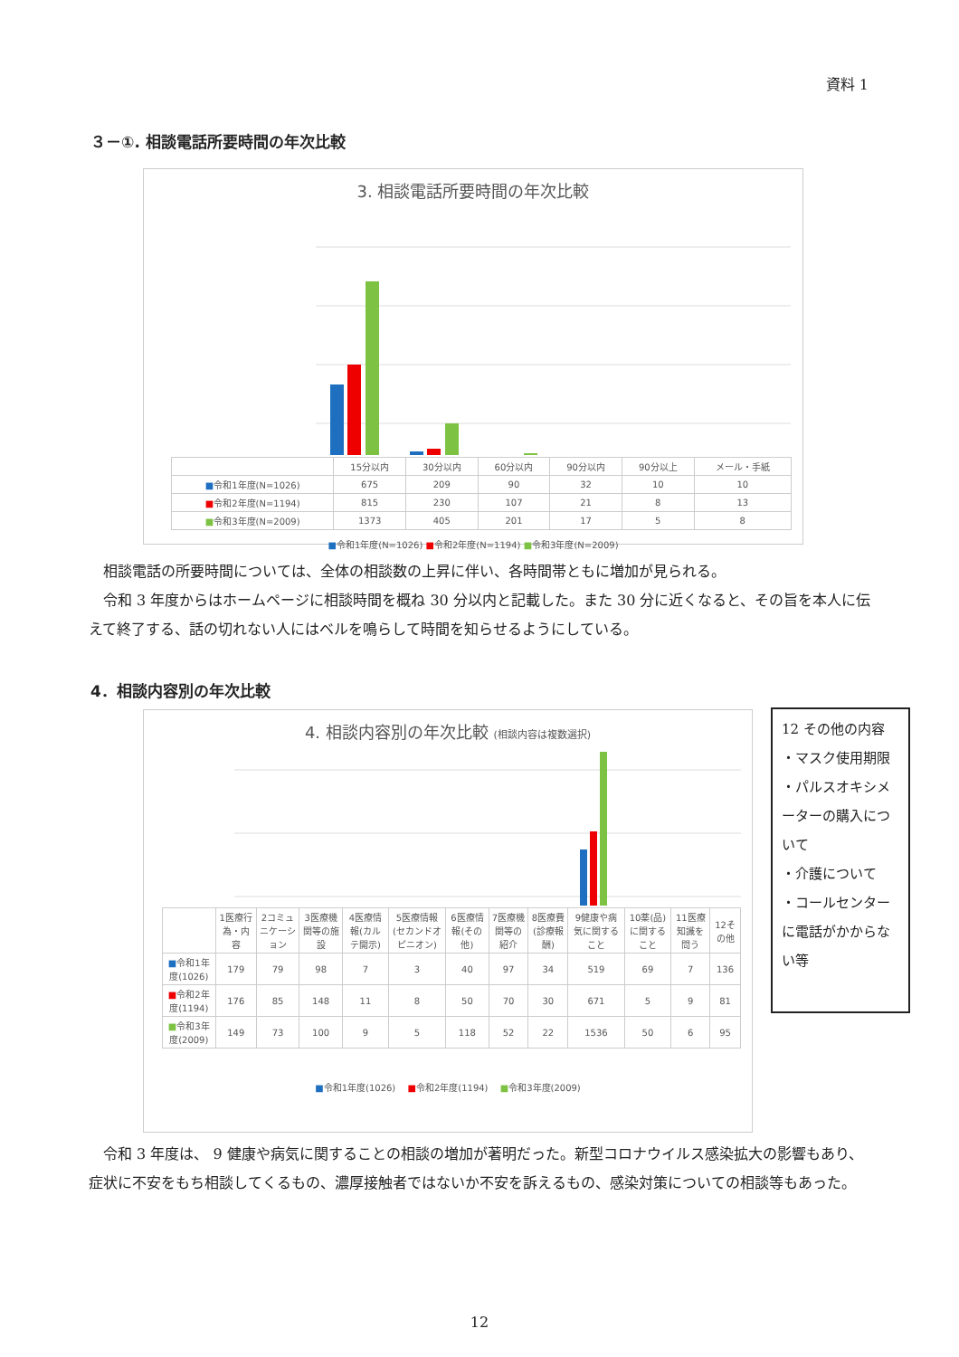資料 1
３－①. 相談電話所要時間の年次比較
3. 相談電話所要時間の年次比較
| | 15分以内 | 30分以内 | 60分以内 | 90分以内 | 90分以上 | メール・手紙 |
| --- | --- | --- | --- | --- | --- | --- |
| ■ 令和1年度(N=1026) | 675 | 209 | 90 | 32 | 10 | 10 |
| ■ 令和2年度(N=1194) | 815 | 230 | 107 | 21 | 8 | 13 |
| ■ 令和3年度(N=2009) | 1373 | 405 | 201 | 17 | 5 | 8 |
■令和1年度(N=1026) ■令和2年度(N=1194) ■令和3年度(N=2009)
　相談電話の所要時間については、全体の相談数の上昇に伴い、各時間帯ともに増加が見られる。
　令和 3 年度からはホームページに相談時間を概ね 30 分以内と記載した。また 30 分に近くなると、その旨を本人に伝えて終了する、話の切れない人にはベルを鳴らして時間を知らせるようにしている。
4．相談内容別の年次比較
4. 相談内容別の年次比較 (相談内容は複数選択)
| | 1医療行為・内容 | 2コミュニケーション | 3医療機関等の施設 | 4医療情報(カルテ開示) | 5医療情報(セカンドオピニオン) | 6医療情報(その他) | 7医療機関等の紹介 | 8医療費(診療報酬) | 9健康や病気に関すること | 10薬(品)に関すること | 11医療知識を問う | 12その他 |
| --- | --- | --- | --- | --- | --- | --- | --- | --- | --- | --- | --- | --- |
| ■ 令和1年度(1026) | 179 | 79 | 98 | 7 | 3 | 40 | 97 | 34 | 519 | 69 | 7 | 136 |
| ■ 令和2年度(1194) | 176 | 85 | 148 | 11 | 8 | 50 | 70 | 30 | 671 | 5 | 9 | 81 |
| ■ 令和3年度(2009) | 149 | 73 | 100 | 9 | 5 | 118 | 52 | 22 | 1536 | 50 | 6 | 95 |
■令和1年度(1026)　 ■令和2年度(1194)　 ■令和3年度(2009)
12 その他の内容
・マスク使用期限
・パルスオキシメーターの購入について
・介護について
・コールセンターに電話がかからない等
　令和 3 年度は、 9 健康や病気に関することの相談の増加が著明だった。新型コロナウイルス感染拡大の影響もあり、症状に不安をもち相談してくるもの、濃厚接触者ではないか不安を訴えるもの、感染対策についての相談等もあった。
12